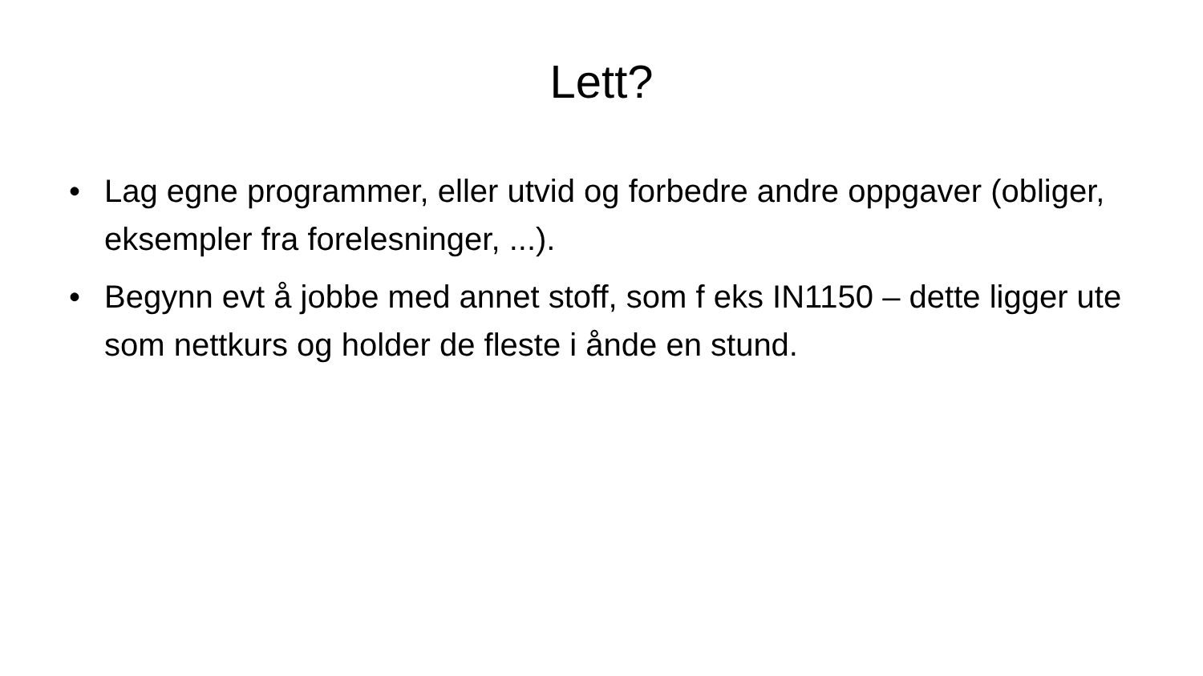Lett?
• Lag egne programmer, eller utvid og forbedre andre oppgaver (obliger, eksempler fra forelesninger, ...).
• Begynn evt å jobbe med annet stoff, som f eks IN1150 – dette ligger ute som nettkurs og holder de fleste i ånde en stund.